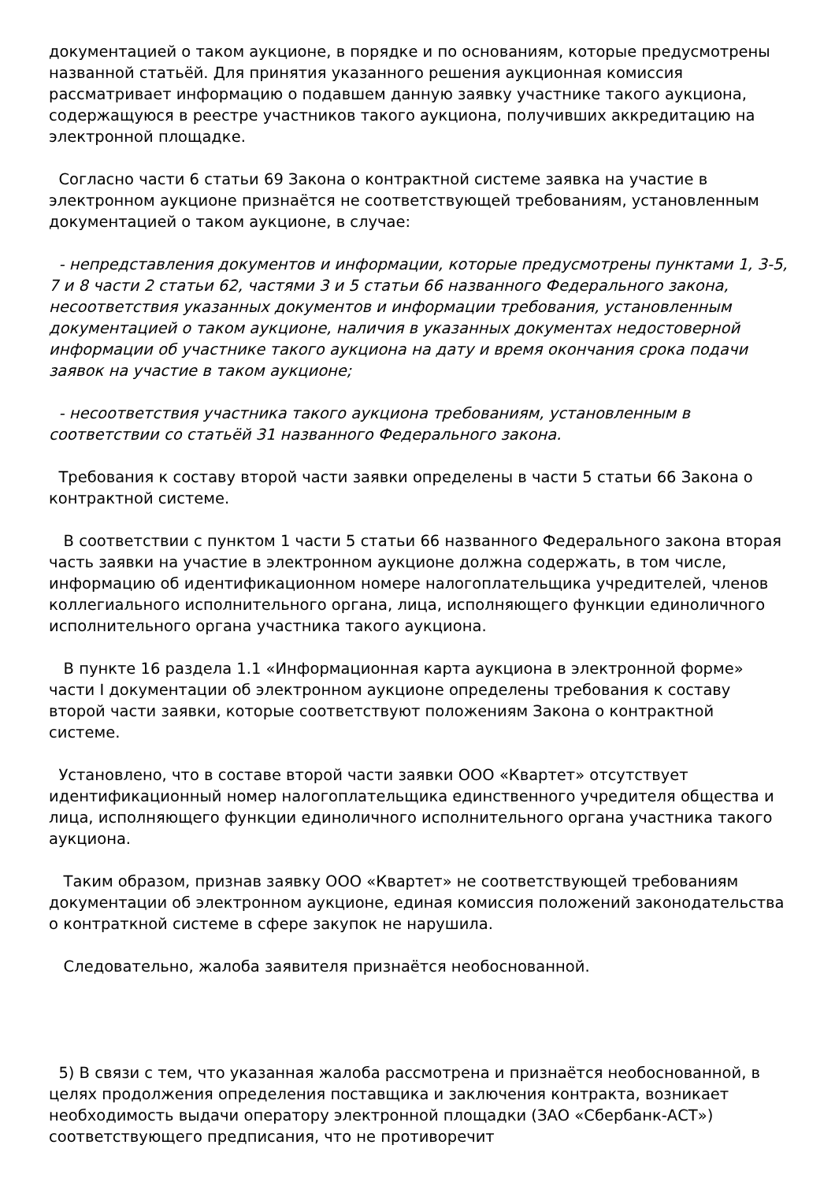документацией о таком аукционе, в порядке и по основаниям, которые предусмотрены названной статьёй. Для принятия указанного решения аукционная комиссия рассматривает информацию о подавшем данную заявку участнике такого аукциона, содержащуюся в реестре участников такого аукциона, получивших аккредитацию на электронной площадке.
Согласно части 6 статьи 69 Закона о контрактной системе заявка на участие в электронном аукционе признаётся не соответствующей требованиям, установленным документацией о таком аукционе, в случае:
- непредставления документов и информации, которые предусмотрены пунктами 1, 3-5, 7 и 8 части 2 статьи 62, частями 3 и 5 статьи 66 названного Федерального закона, несоответствия указанных документов и информации требования, установленным документацией о таком аукционе, наличия в указанных документах недостоверной информации об участнике такого аукциона на дату и время окончания срока подачи заявок на участие в таком аукционе;
- несоответствия участника такого аукциона требованиям, установленным в соответствии со статьёй 31 названного Федерального закона.
Требования к составу второй части заявки определены в части 5 статьи 66 Закона о контрактной системе.
В соответствии с пунктом 1 части 5 статьи 66 названного Федерального закона вторая часть заявки на участие в электронном аукционе должна содержать, в том числе, информацию об идентификационном номере налогоплательщика учредителей, членов коллегиального исполнительного органа, лица, исполняющего функции единоличного исполнительного органа участника такого аукциона.
В пункте 16 раздела 1.1 «Информационная карта аукциона в электронной форме» части I документации об электронном аукционе определены требования к составу второй части заявки, которые соответствуют положениям Закона о контрактной системе.
Установлено, что в составе второй части заявки ООО «Квартет» отсутствует идентификационный номер налогоплательщика единственного учредителя общества и лица, исполняющего функции единоличного исполнительного органа участника такого аукциона.
Таким образом, признав заявку ООО «Квартет» не соответствующей требованиям документации об электронном аукционе, единая комиссия положений законодательства о контраткной системе в сфере закупок не нарушила.
Следовательно, жалоба заявителя признаётся необоснованной.
5) В связи с тем, что указанная жалоба рассмотрена и признаётся необоснованной, в целях продолжения определения поставщика и заключения контракта, возникает необходимость выдачи оператору электронной площадки (ЗАО «Сбербанк-АСТ») соответствующего предписания, что не противоречит